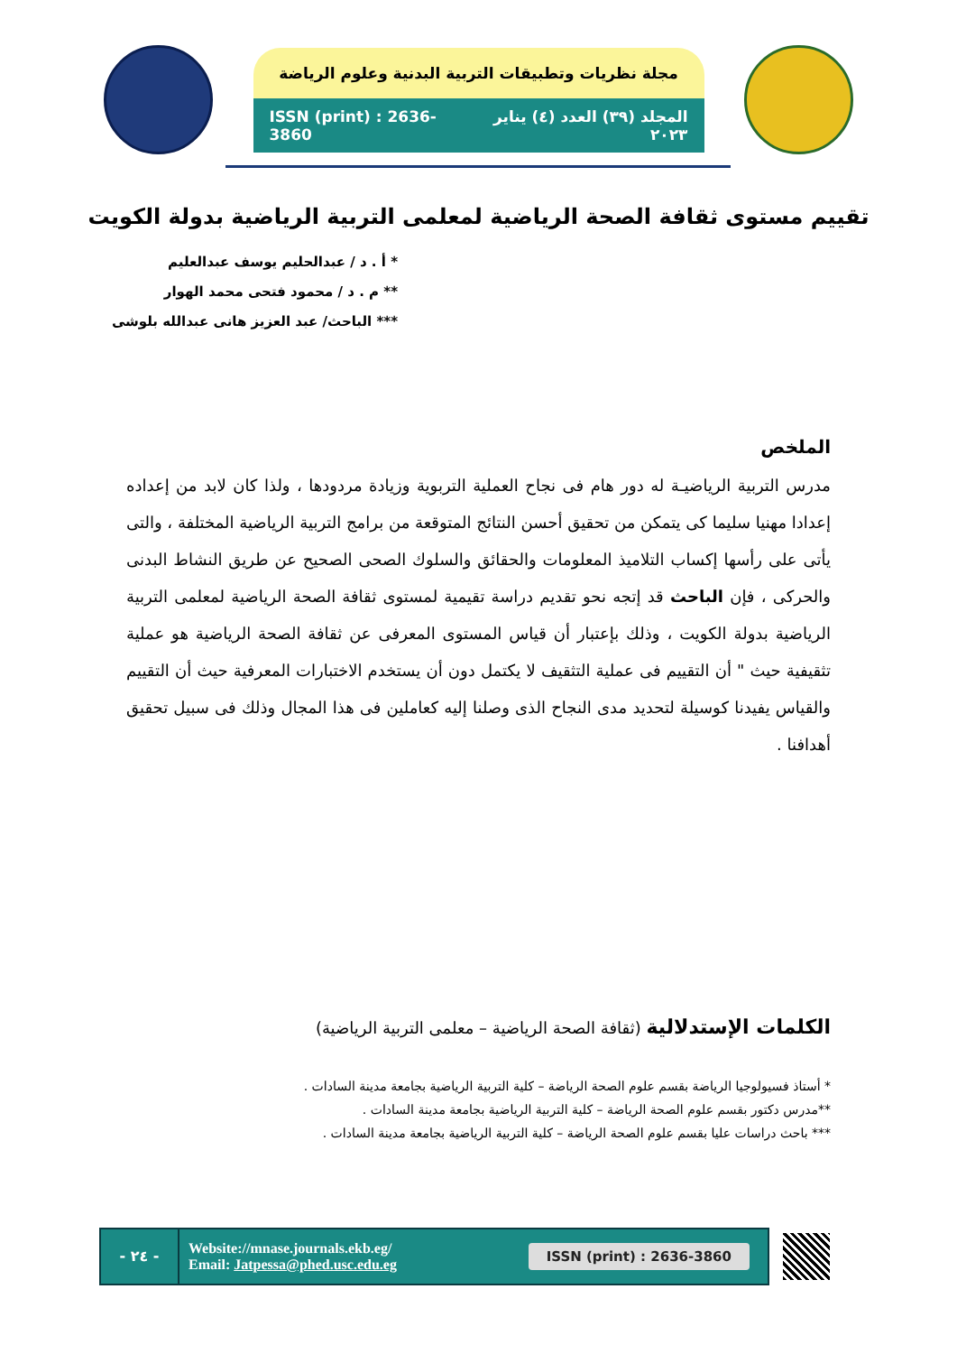مجلة نظريات وتطبيقات التربية البدنية وعلوم الرياضة
المجلد (٣٩) العدد (٤) يناير ٢٠٢٣ ISSN (print) : 2636-3860
تقييم مستوى ثقافة الصحة الرياضية لمعلمى التربية الرياضية بدولة الكويت
* أ . د / عبدالحليم يوسف عبدالعليم
** م . د / محمود فتحى محمد الهوار
*** الباحث/ عبد العزيز هانى عبدالله بلوشى
الملخص
مدرس التربية الرياضيـة له دور هام فى نجاح العملية التربوية وزيادة مردودها ، ولذا كان لابد من إعداده إعدادا مهنيا سليما كى يتمكن من تحقيق أحسن النتائج المتوقعة من برامج التربية الرياضية المختلفة ، والتى يأتى على رأسها إكساب التلاميذ المعلومات والحقائق والسلوك الصحى الصحيح عن طريق النشاط البدنى والحركى ، فإن الباحث قد إتجه نحو تقديم دراسة تقيمية لمستوى ثقافة الصحة الرياضية لمعلمى التربية الرياضية بدولة الكويت ، وذلك بإعتبار أن قياس المستوى المعرفى عن ثقافة الصحة الرياضية هو عملية تثقيفية حيث " أن التقييم فى عملية التثقيف لا يكتمل دون أن يستخدم الاختبارات المعرفية حيث أن التقييم والقياس يفيدنا كوسيلة لتحديد مدى النجاح الذى وصلنا إليه كعاملين فى هذا المجال وذلك فى سبيل تحقيق أهدافنا .
الكلمات الإستدلالية (ثقافة الصحة الرياضية – معلمى التربية الرياضية)
* أستاذ فسيولوجيا الرياضة بقسم علوم الصحة الرياضة – كلية التربية الرياضية بجامعة مدينة السادات .
**مدرس دكتور بقسم علوم الصحة الرياضة – كلية التربية الرياضية بجامعة مدينة السادات .
*** باحث دراسات عليا بقسم علوم الصحة الرياضة – كلية التربية الرياضية بجامعة مدينة السادات .
- ٢٤ -
Website://mnase.journals.ekb.eg/
Email: Jatpessa@phed.usc.edu.eg
ISSN (print) : 2636-3860